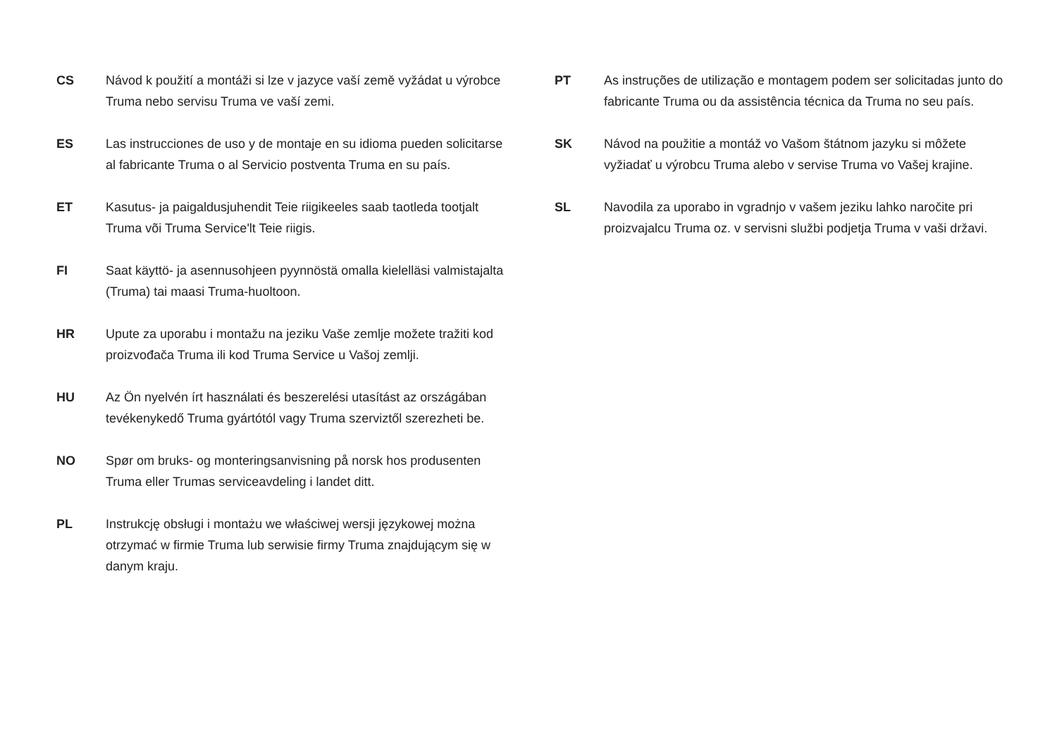CS Návod k použití a montáži si lze v jazyce vaší země vyžádat u výrobce Truma nebo servisu Truma ve vaší zemi.
ES Las instrucciones de uso y de montaje en su idioma pueden solicitarse al fabricante Truma o al Servicio postventa Truma en su país.
ET Kasutus- ja paigaldusjuhendit Teie riigikeeles saab taotleda tootjalt Truma või Truma Service'lt Teie riigis.
FI Saat käyttö- ja asennusohjeen pyynnöstä omalla kielelläsi valmistajalta (Truma) tai maasi Truma-huoltoon.
HR Upute za uporabu i montažu na jeziku Vaše zemlje možete tražiti kod proizvođača Truma ili kod Truma Service u Vašoj zemlji.
HU Az Ön nyelvén írt használati és beszerelési utasítást az országában tevékenykedő Truma gyártótól vagy Truma szerviztől szerezheti be.
NO Spør om bruks- og monteringsanvisning på norsk hos produsenten Truma eller Trumas serviceavdeling i landet ditt.
PL Instrukcję obsługi i montażu we właściwej wersji językowej można otrzymać w firmie Truma lub serwisie firmy Truma znajdującym się w danym kraju.
PT As instruções de utilização e montagem podem ser solicitadas junto do fabricante Truma ou da assistência técnica da Truma no seu país.
SK Návod na použitie a montáž vo Vašom štátnom jazyku si môžete vyžiadať u výrobcu Truma alebo v servise Truma vo Vašej krajine.
SL Navodila za uporabo in vgradnjo v vašem jeziku lahko naročite pri proizvajalcu Truma oz. v servisni službi podjetja Truma v vaši državi.